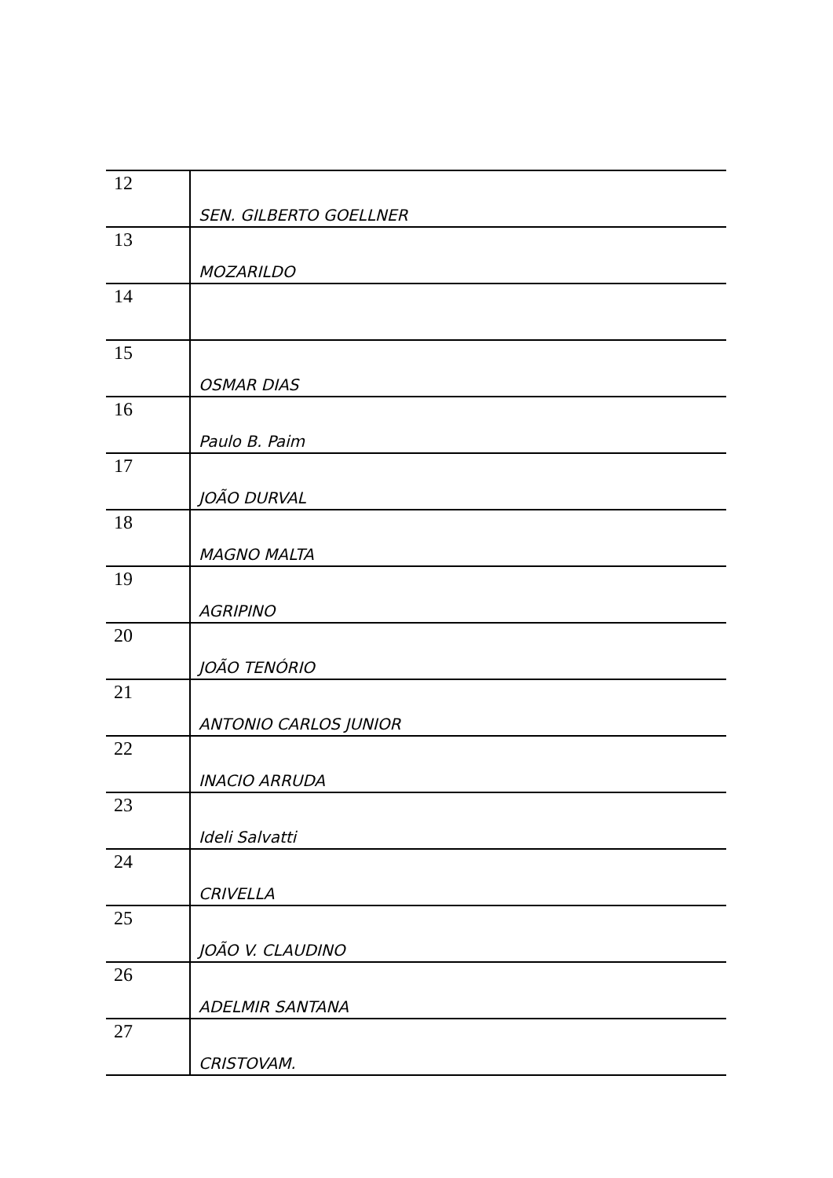| 12 | SEN. GILBERTO GOELLNER |
| 13 | MOZARILDO |
| 14 | |
| 15 | OSMAR DIAS |
| 16 | Paulo B. Paim |
| 17 | JOÃO DURVAL |
| 18 | MAGNO MALTA |
| 19 | AGRIPINO |
| 20 | JOÃO TENÓRIO |
| 21 | ANTONIO CARLOS JUNIOR |
| 22 | INACIO ARRUDA |
| 23 | Ideli Salvatti |
| 24 | CRIVELLA |
| 25 | JOÃO V. CLAUDINO |
| 26 | ADELMIR SANTANA |
| 27 | CRISTOVAM. |